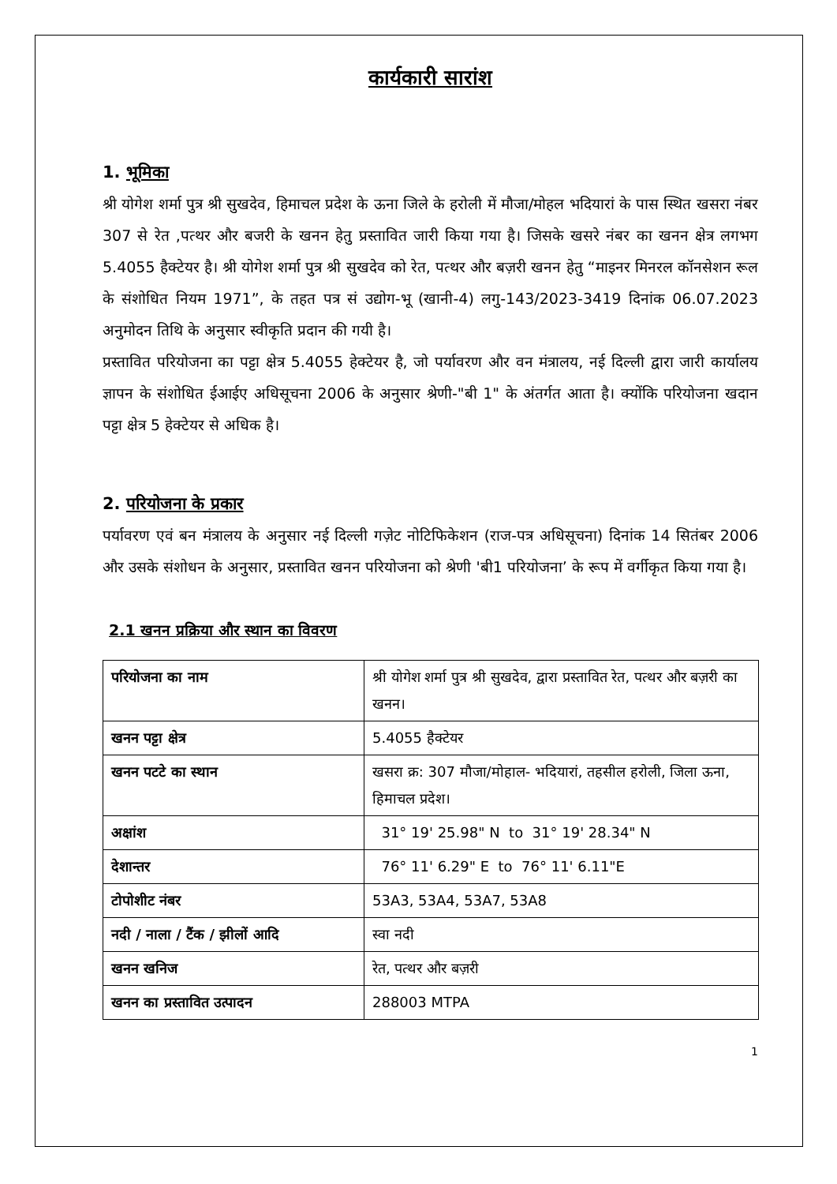कार्यकारी सारांश
1. भूमिका
श्री योगेश शर्मा पुत्र श्री सुखदेव, हिमाचल प्रदेश के ऊना जिले के हरोली में मौजा/मोहल भदियारां के पास स्थित खसरा नंबर 307 से रेत ,पत्थर और बजरी के खनन हेतु प्रस्तावित जारी किया गया है। जिसके खसरे नंबर का खनन क्षेत्र लगभग 5.4055 हैक्टेयर है। श्री योगेश शर्मा पुत्र श्री सुखदेव को रेत, पत्थर और बज़री खनन हेतु “माइनर मिनरल कॉनसेशन रूल के संशोधित नियम 1971”, के तहत पत्र सं उद्योग-भू (खानी-4) लगु-143/2023-3419 दिनांक 06.07.2023 अनुमोदन तिथि के अनुसार स्वीकृति प्रदान की गयी है।
प्रस्तावित परियोजना का पट्टा क्षेत्र 5.4055 हेक्टेयर है, जो पर्यावरण और वन मंत्रालय, नई दिल्ली द्वारा जारी कार्यालय ज्ञापन के संशोधित ईआईए अधिसूचना 2006 के अनुसार श्रेणी-"बी 1" के अंतर्गत आता है। क्योंकि परियोजना खदान पट्टा क्षेत्र 5 हेक्टेयर से अधिक है।
2. परियोजना के प्रकार
पर्यावरण एवं बन मंत्रालय के अनुसार नई दिल्ली गज़ेट नोटिफिकेशन (राज-पत्र अधिसूचना) दिनांक 14 सितंबर 2006 और उसके संशोधन के अनुसार, प्रस्तावित खनन परियोजना को श्रेणी 'बी1 परियोजना’ के रूप में वर्गीकृत किया गया है।
2.1 खनन प्रक्रिया और स्थान का विवरण
| परियोजना का नाम | श्री योगेश शर्मा पुत्र श्री सुखदेव, द्वारा प्रस्तावित रेत, पत्थर और बज़री का खनन। |
| खनन पट्टा क्षेत्र | 5.4055 हैक्टेयर |
| खनन पटटे का स्थान | खसरा क्र: 307 मौजा/मोहाल- भदियारां, तहसील हरोली, जिला ऊना, हिमाचल प्रदेश। |
| अक्षांश | 31° 19' 25.98" N to 31° 19' 28.34" N |
| देशान्तर | 76° 11' 6.29" E to 76° 11' 6.11"E |
| टोपोशीट नंबर | 53A3, 53A4, 53A7, 53A8 |
| नदी / नाला / टैंक / झीलों आदि | स्वा नदी |
| खनन खनिज | रेत, पत्थर और बज़री |
| खनन का प्रस्तावित उत्पादन | 288003 MTPA |
1